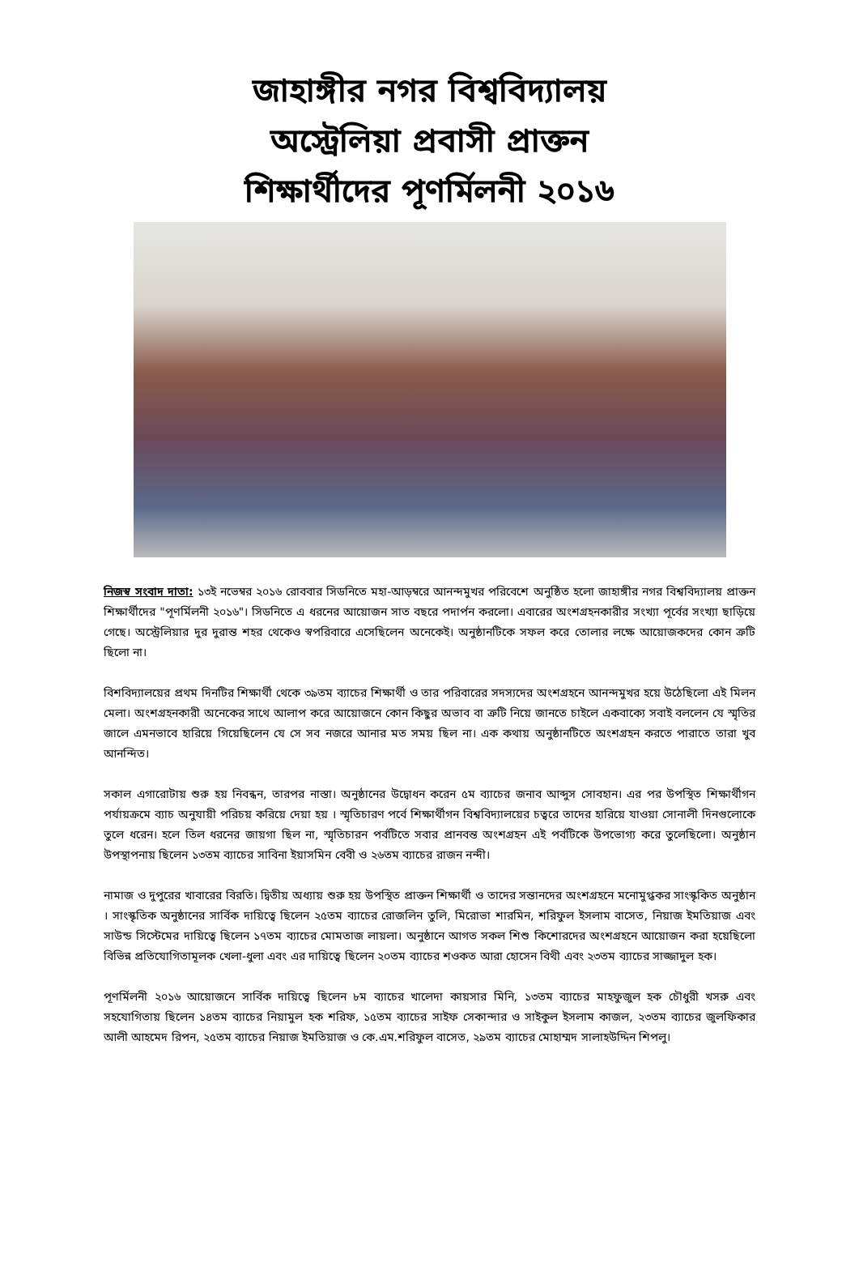জাহাঙ্গীর নগর বিশ্ববিদ্যালয়
অস্ট্রেলিয়া প্রবাসী প্রাক্তন
শিক্ষার্থীদের পূণর্মিলনী ২০১৬
নিজস্ব সংবাদ দাতা: ১৩ই নভেম্বর ২০১৬ রোববার সিডনিতে মহা-আড়ম্বরে আনন্দমুখর পরিবেশে অনুষ্ঠিত হলো জাহাঙ্গীর নগর বিশ্ববিদ্যালয় প্রাক্তন শিক্ষার্থীদের "পূণর্মিলনী ২০১৬"। সিডনিতে এ ধরনের আয়োজন সাত বছরে পদার্পন করলো। এবারের অংশগ্রহনকারীর সংখ্যা পূর্বের সংখ্যা ছাড়িয়ে গেছে। অস্ট্রেলিয়ার দুর দুরান্ত শহর থেকেও স্বপরিবারে এসেছিলেন অনেকেই। অনুষ্ঠানটিকে সফল করে তোলার লক্ষে আয়োজকদের কোন ত্রুটি ছিলো না।
বিশবিদ্যালয়ের প্রথম দিনটির শিক্ষার্থী থেকে ৩৯তম ব্যাচের শিক্ষার্থী ও তার পরিবারের সদস্যদের অংশগ্রহনে আনন্দমুখর হয়ে উঠেছিলো এই মিলন মেলা। অংশগ্রহনকারী অনেকের সাথে আলাপ করে আয়োজনে কোন কিছুর অভাব বা ত্রুটি নিয়ে জানতে চাইলে একবাক্যে সবাই বললেন যে স্মৃতির জালে এমনভাবে হারিয়ে গিয়েছিলেন যে সে সব নজরে আনার মত সময় ছিল না। এক কথায় অনুষ্ঠানটিতে অংশগ্রহন করতে পারাতে তারা খুব আনন্দিত।
সকাল এগারোটায় শুরু হয় নিবন্ধন, তারপর নাস্তা। অনুষ্ঠানের উদ্বোধন করেন ৫ম ব্যাচের জনাব আব্দুস সোবহান। এর পর উপস্থিত শিক্ষার্থীগন পর্যায়ক্রমে ব্যাচ অনুযায়ী পরিচয় করিয়ে দেয়া হয় । স্মৃতিচারণ পর্বে শিক্ষার্থীগন বিশ্ববিদ্যালয়ের চত্বরে তাদের হারিয়ে যাওয়া সোনালী দিনগুলোকে তুলে ধরেন। হলে তিল ধরনের জায়গা ছিল না, স্মৃতিচারন পর্বটিতে সবার প্রানবন্ত অংশগ্রহন এই পর্বটিকে উপভোগ্য করে তুলেছিলো। অনুষ্ঠান উপস্থাপনায় ছিলেন ১৩তম ব্যাচের সাবিনা ইয়াসমিন বেবী ও ২৬তম ব্যাচের রাজন নন্দী।
নামাজ ও দুপুরের খাবারের বিরতি। দ্বিতীয় অধ্যায় শুরু হয় উপস্থিত প্রাক্তন শিক্ষার্থী ও তাদের সন্তানদের অংশগ্রহনে মনোমুগ্ধকর সাংস্কৃকিত অনুষ্ঠান । সাংস্কৃতিক অনুষ্ঠানের সার্বিক দায়িত্বে ছিলেন ২৫তম ব্যাচের রোজলিন তুলি, মিরোভা শারমিন, শরিফুল ইসলাম বাসেত, নিয়াজ ইমতিয়াজ এবং সাউন্ড সিস্টেমের দায়িত্বে ছিলেন ১৭তম ব্যাচের মোমতাজ লায়লা। অনুষ্ঠানে আগত সকল শিশু কিশোরদের অংশগ্রহনে আয়োজন করা হয়েছিলো বিভিন্ন প্রতিযোগিতামূলক খেলা-ধুলা এবং এর দায়িত্বে ছিলেন ২০তম ব্যাচের শওকত আরা হোসেন বিথী এবং ২৩তম ব্যাচের সাজ্জাদুল হক।
পূণর্মিলনী ২০১৬ আয়োজনে সার্বিক দায়িত্বে ছিলেন ৮ম ব্যাচের খালেদা কায়সার মিনি, ১৩তম ব্যাচের মাহফুজুল হক চৌধুরী খসরু এবং সহযোগিতায় ছিলেন ১৪তম ব্যাচের নিয়ামুল হক শরিফ, ১৫তম ব্যাচের সাইফ সেকান্দার ও সাইকুল ইসলাম কাজল, ২৩তম ব্যাচের জুলফিকার আলী আহমেদ রিপন, ২৫তম ব্যাচের নিয়াজ ইমতিয়াজ ও কে.এম.শরিফুল বাসেত, ২৯তম ব্যাচের মোহাম্মদ সালাহউদ্দিন শিপলু।